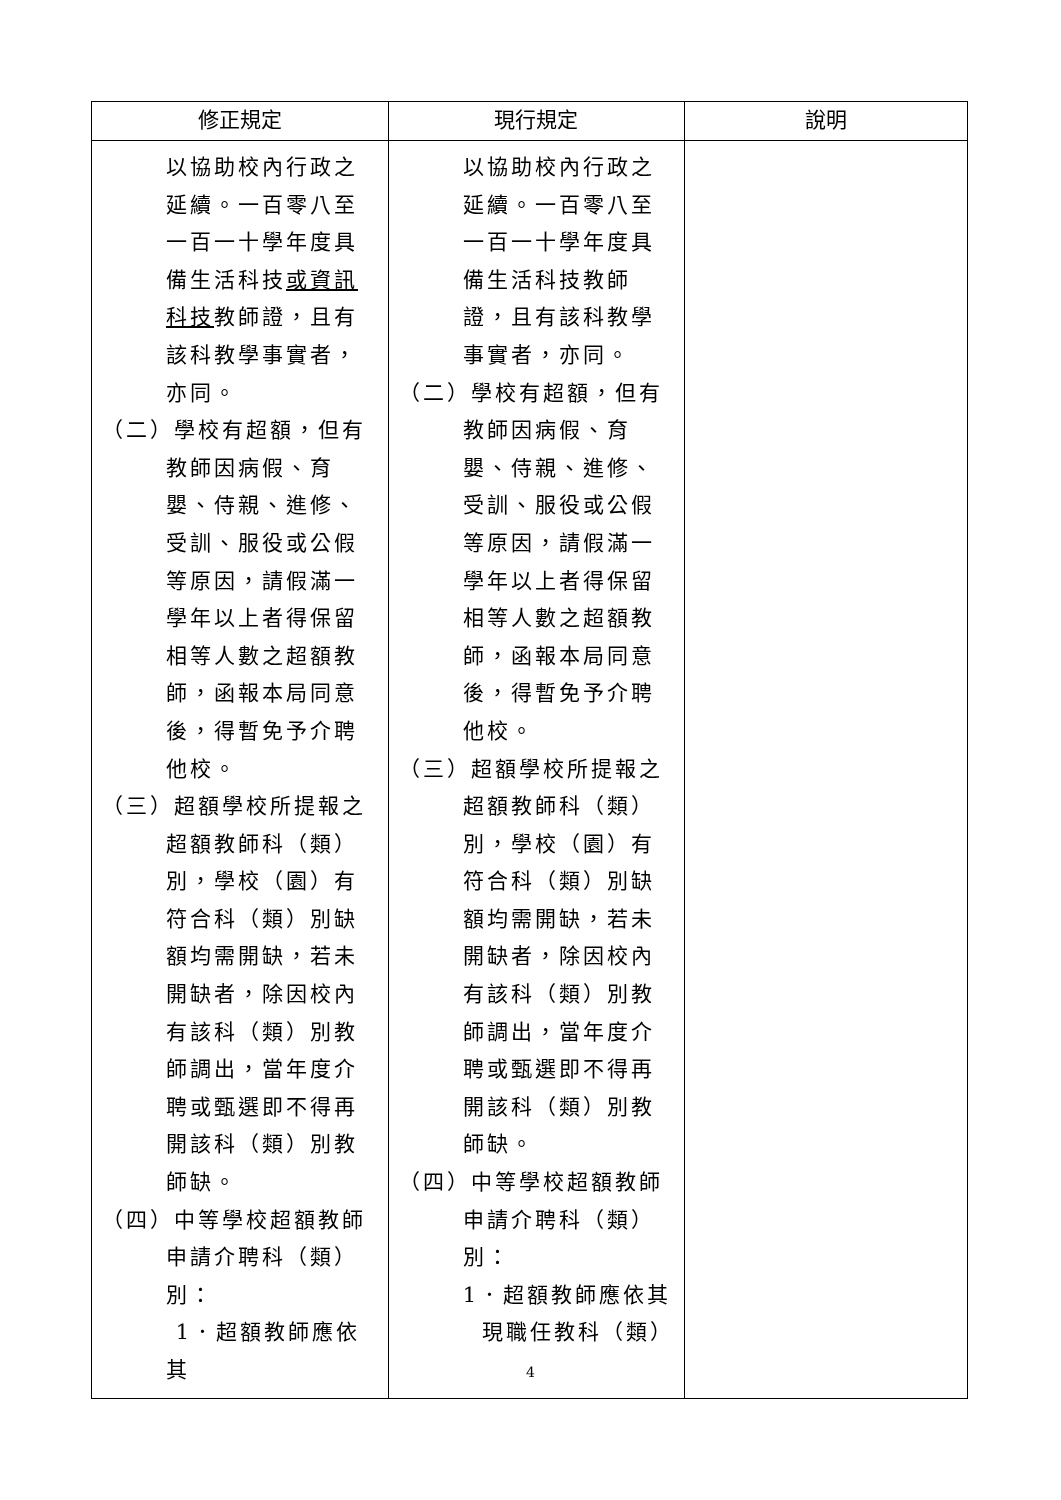| 修正規定 | 現行規定 | 說明 |
| --- | --- | --- |
| 以協助校內行政之延續。一百零八至一百一十學年度具備生活科技 或資訊科技 教師證，且有該科教學事實者，亦同。 （二） 學校有超額，但有教師因病假、育嬰、侍親、進修、受訓、服役或公假等原因，請假滿一學年以上者得保留相等人數之超額教師，函報本局同意後，得暫免予介聘他校。 （三） 超額學校所提報之超額教師科（類）別，學校（園）有符合科（類）別缺額均需開缺，若未開缺者，除因校內有該科（類）別教師調出，當年度介聘或甄選即不得再開該科（類）別教師缺。 （四） 中等學校超額教師申請介聘科（類）別： 1．超額教師應依其 | 以協助校內行政之延續。一百零八至一百一十學年度具備生活科技教師證，且有該科教學事實者，亦同。 （二） 學校有超額，但有教師因病假、育嬰、侍親、進修、受訓、服役或公假等原因，請假滿一學年以上者得保留相等人數之超額教師，函報本局同意後，得暫免予介聘他校。 （三） 超額學校所提報之超額教師科（類）別，學校（園）有符合科（類）別缺額均需開缺，若未開缺者，除因校內有該科（類）別教師調出，當年度介聘或甄選即不得再開該科（類）別教師缺。 （四） 中等學校超額教師申請介聘科（類）別： 1．超額教師應依其 現職任教科（類） | |
4